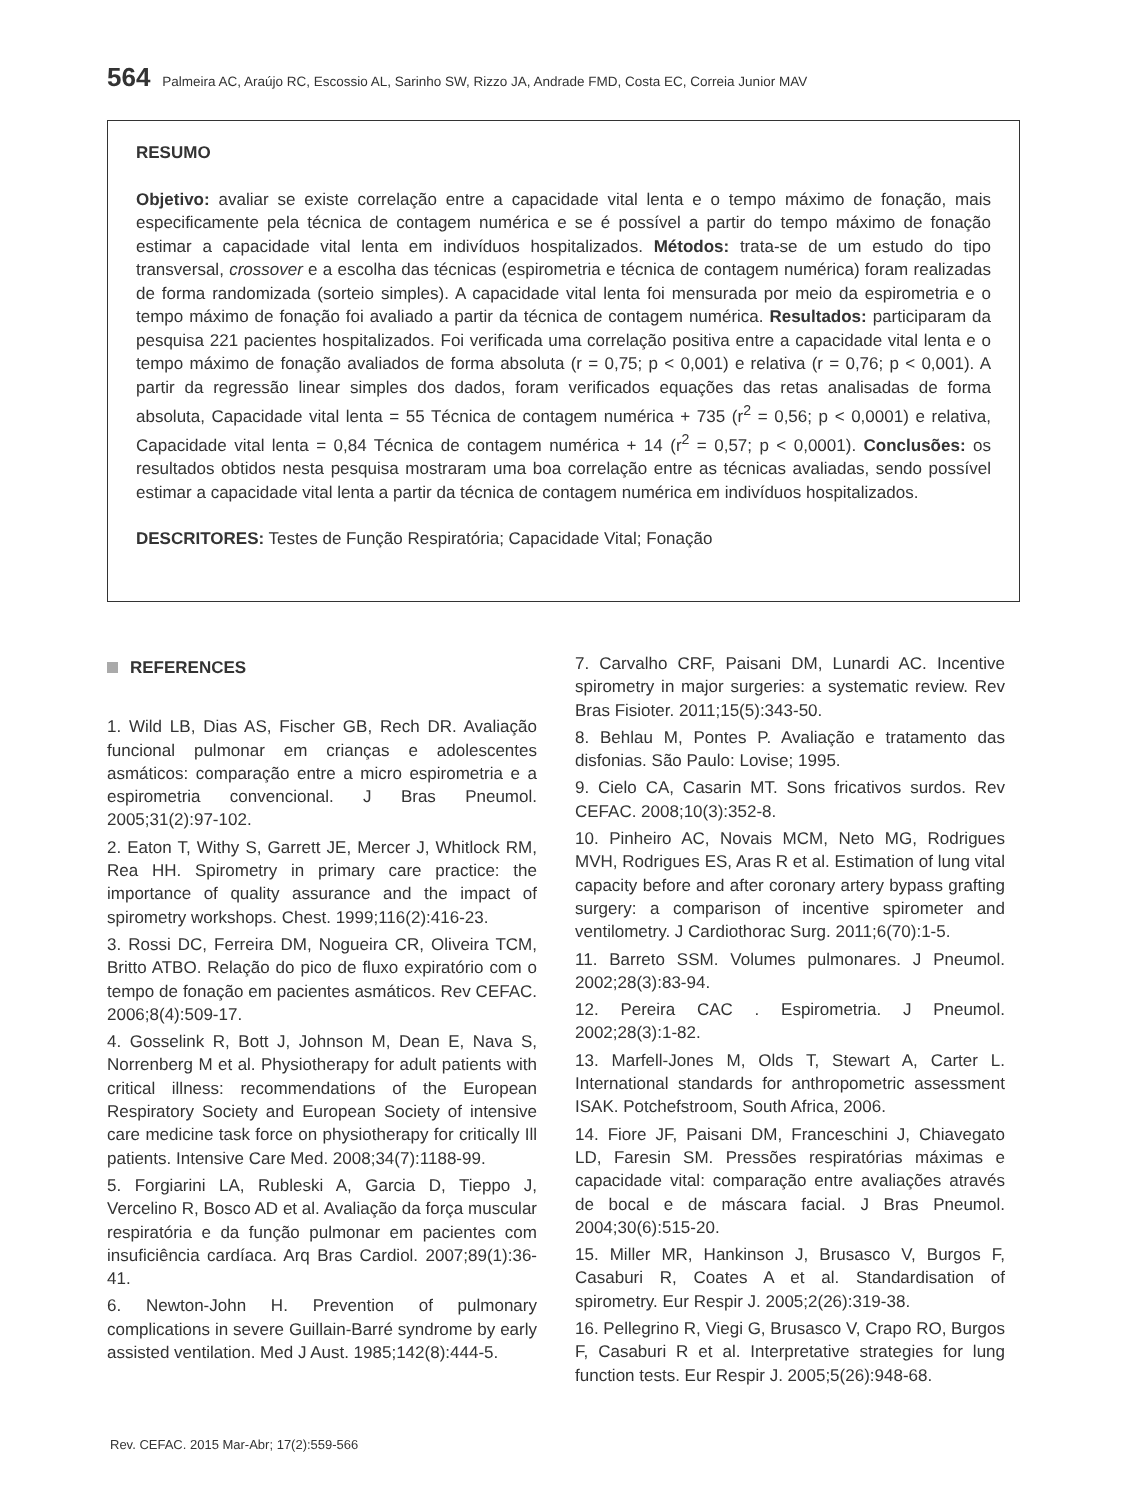564 Palmeira AC, Araújo RC, Escossio AL, Sarinho SW, Rizzo JA, Andrade FMD, Costa EC, Correia Junior MAV
RESUMO
Objetivo: avaliar se existe correlação entre a capacidade vital lenta e o tempo máximo de fonação, mais especificamente pela técnica de contagem numérica e se é possível a partir do tempo máximo de fonação estimar a capacidade vital lenta em indivíduos hospitalizados. Métodos: trata-se de um estudo do tipo transversal, crossover e a escolha das técnicas (espirometria e técnica de contagem numérica) foram realizadas de forma randomizada (sorteio simples). A capacidade vital lenta foi mensurada por meio da espirometria e o tempo máximo de fonação foi avaliado a partir da técnica de contagem numérica. Resultados: participaram da pesquisa 221 pacientes hospitalizados. Foi verificada uma correlação positiva entre a capacidade vital lenta e o tempo máximo de fonação avaliados de forma absoluta (r = 0,75; p < 0,001) e relativa (r = 0,76; p < 0,001). A partir da regressão linear simples dos dados, foram verificados equações das retas analisadas de forma absoluta, Capacidade vital lenta = 55 Técnica de contagem numérica + 735 (r<sup>2</sup> = 0,56; p < 0,0001) e relativa, Capacidade vital lenta = 0,84 Técnica de contagem numérica + 14 (r<sup>2</sup> = 0,57; p < 0,0001). Conclusões: os resultados obtidos nesta pesquisa mostraram uma boa correlação entre as técnicas avaliadas, sendo possível estimar a capacidade vital lenta a partir da técnica de contagem numérica em indivíduos hospitalizados.
DESCRITORES: Testes de Função Respiratória; Capacidade Vital; Fonação
REFERENCES
1. Wild LB, Dias AS, Fischer GB, Rech DR. Avaliação funcional pulmonar em crianças e adolescentes asmáticos: comparação entre a micro espirometria e a espirometria convencional. J Bras Pneumol. 2005;31(2):97-102.
2. Eaton T, Withy S, Garrett JE, Mercer J, Whitlock RM, Rea HH. Spirometry in primary care practice: the importance of quality assurance and the impact of spirometry workshops. Chest. 1999;116(2):416-23.
3. Rossi DC, Ferreira DM, Nogueira CR, Oliveira TCM, Britto ATBO. Relação do pico de fluxo expiratório com o tempo de fonação em pacientes asmáticos. Rev CEFAC. 2006;8(4):509-17.
4. Gosselink R, Bott J, Johnson M, Dean E, Nava S, Norrenberg M et al. Physiotherapy for adult patients with critical illness: recommendations of the European Respiratory Society and European Society of intensive care medicine task force on physiotherapy for critically Ill patients. Intensive Care Med. 2008;34(7):1188-99.
5. Forgiarini LA, Rubleski A, Garcia D, Tieppo J, Vercelino R, Bosco AD et al. Avaliação da força muscular respiratória e da função pulmonar em pacientes com insuficiência cardíaca. Arq Bras Cardiol. 2007;89(1):36-41.
6. Newton-John H. Prevention of pulmonary complications in severe Guillain-Barré syndrome by early assisted ventilation. Med J Aust. 1985;142(8):444-5.
7. Carvalho CRF, Paisani DM, Lunardi AC. Incentive spirometry in major surgeries: a systematic review. Rev Bras Fisioter. 2011;15(5):343-50.
8. Behlau M, Pontes P. Avaliação e tratamento das disfonias. São Paulo: Lovise; 1995.
9. Cielo CA, Casarin MT. Sons fricativos surdos. Rev CEFAC. 2008;10(3):352-8.
10. Pinheiro AC, Novais MCM, Neto MG, Rodrigues MVH, Rodrigues ES, Aras R et al. Estimation of lung vital capacity before and after coronary artery bypass grafting surgery: a comparison of incentive spirometer and ventilometry. J Cardiothorac Surg. 2011;6(70):1-5.
11. Barreto SSM. Volumes pulmonares. J Pneumol. 2002;28(3):83-94.
12. Pereira CAC . Espirometria. J Pneumol. 2002;28(3):1-82.
13. Marfell-Jones M, Olds T, Stewart A, Carter L. International standards for anthropometric assessment ISAK. Potchefstroom, South Africa, 2006.
14. Fiore JF, Paisani DM, Franceschini J, Chiavegato LD, Faresin SM. Pressões respiratórias máximas e capacidade vital: comparação entre avaliações através de bocal e de máscara facial. J Bras Pneumol. 2004;30(6):515-20.
15. Miller MR, Hankinson J, Brusasco V, Burgos F, Casaburi R, Coates A et al. Standardisation of spirometry. Eur Respir J. 2005;2(26):319-38.
16. Pellegrino R, Viegi G, Brusasco V, Crapo RO, Burgos F, Casaburi R et al. Interpretative strategies for lung function tests. Eur Respir J. 2005;5(26):948-68.
Rev. CEFAC. 2015 Mar-Abr; 17(2):559-566